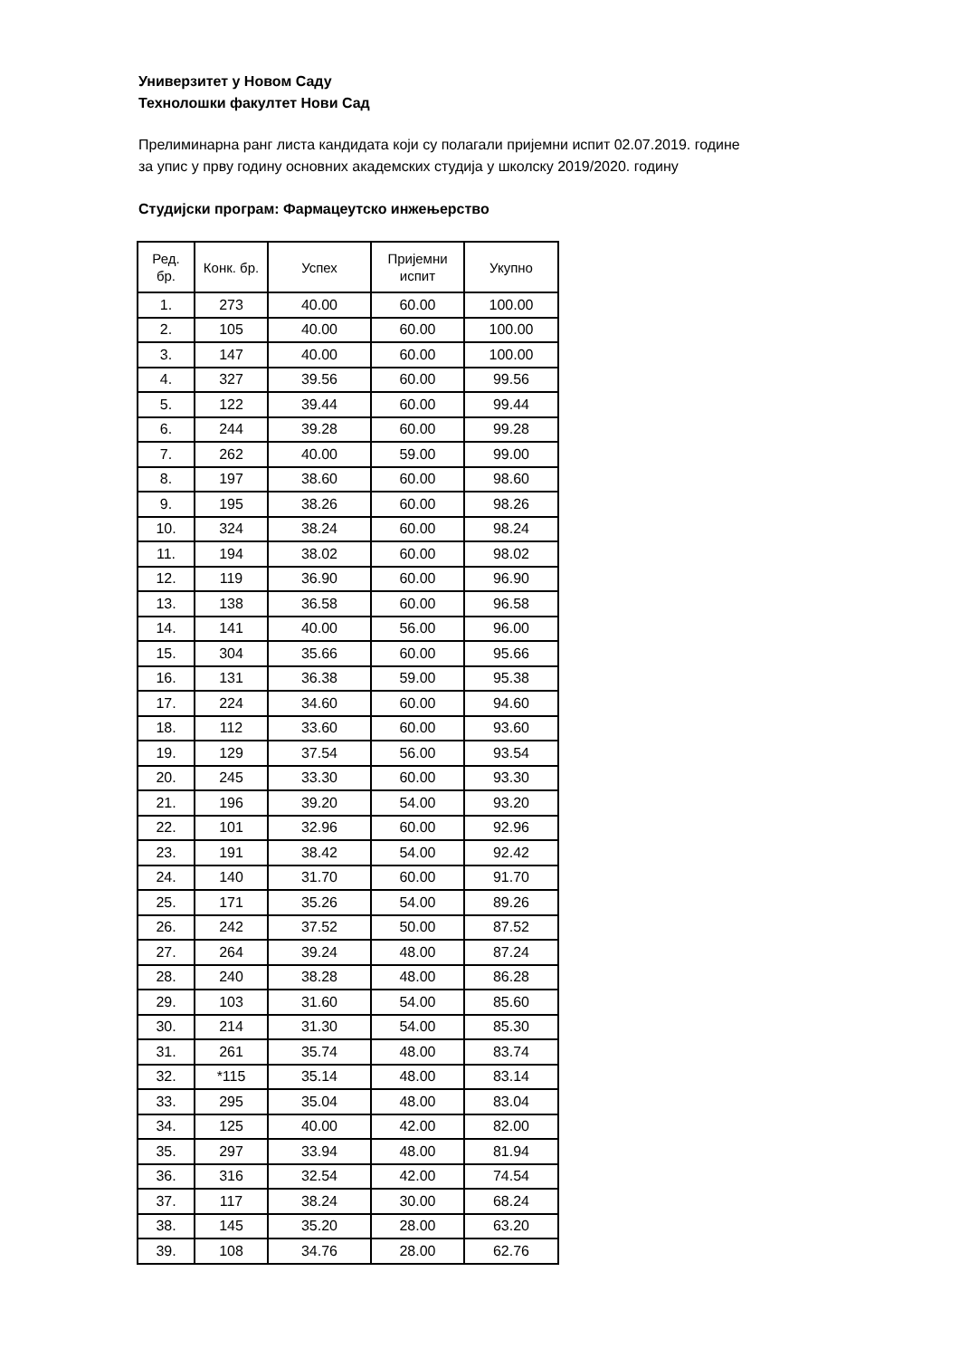Универзитет у Новом Саду
Технолошки факултет Нови Сад
Прелиминарна ранг листа кандидата који су полагали пријемни испит 02.07.2019. године
за упис у прву годину основних академских студија у школску 2019/2020. годину
Студијски програм: Фармацеутско инжењерство
| Ред. бр. | Конк. бр. | Успех | Пријемни испит | Укупно |
| --- | --- | --- | --- | --- |
| 1. | 273 | 40.00 | 60.00 | 100.00 |
| 2. | 105 | 40.00 | 60.00 | 100.00 |
| 3. | 147 | 40.00 | 60.00 | 100.00 |
| 4. | 327 | 39.56 | 60.00 | 99.56 |
| 5. | 122 | 39.44 | 60.00 | 99.44 |
| 6. | 244 | 39.28 | 60.00 | 99.28 |
| 7. | 262 | 40.00 | 59.00 | 99.00 |
| 8. | 197 | 38.60 | 60.00 | 98.60 |
| 9. | 195 | 38.26 | 60.00 | 98.26 |
| 10. | 324 | 38.24 | 60.00 | 98.24 |
| 11. | 194 | 38.02 | 60.00 | 98.02 |
| 12. | 119 | 36.90 | 60.00 | 96.90 |
| 13. | 138 | 36.58 | 60.00 | 96.58 |
| 14. | 141 | 40.00 | 56.00 | 96.00 |
| 15. | 304 | 35.66 | 60.00 | 95.66 |
| 16. | 131 | 36.38 | 59.00 | 95.38 |
| 17. | 224 | 34.60 | 60.00 | 94.60 |
| 18. | 112 | 33.60 | 60.00 | 93.60 |
| 19. | 129 | 37.54 | 56.00 | 93.54 |
| 20. | 245 | 33.30 | 60.00 | 93.30 |
| 21. | 196 | 39.20 | 54.00 | 93.20 |
| 22. | 101 | 32.96 | 60.00 | 92.96 |
| 23. | 191 | 38.42 | 54.00 | 92.42 |
| 24. | 140 | 31.70 | 60.00 | 91.70 |
| 25. | 171 | 35.26 | 54.00 | 89.26 |
| 26. | 242 | 37.52 | 50.00 | 87.52 |
| 27. | 264 | 39.24 | 48.00 | 87.24 |
| 28. | 240 | 38.28 | 48.00 | 86.28 |
| 29. | 103 | 31.60 | 54.00 | 85.60 |
| 30. | 214 | 31.30 | 54.00 | 85.30 |
| 31. | 261 | 35.74 | 48.00 | 83.74 |
| 32. | *115 | 35.14 | 48.00 | 83.14 |
| 33. | 295 | 35.04 | 48.00 | 83.04 |
| 34. | 125 | 40.00 | 42.00 | 82.00 |
| 35. | 297 | 33.94 | 48.00 | 81.94 |
| 36. | 316 | 32.54 | 42.00 | 74.54 |
| 37. | 117 | 38.24 | 30.00 | 68.24 |
| 38. | 145 | 35.20 | 28.00 | 63.20 |
| 39. | 108 | 34.76 | 28.00 | 62.76 |